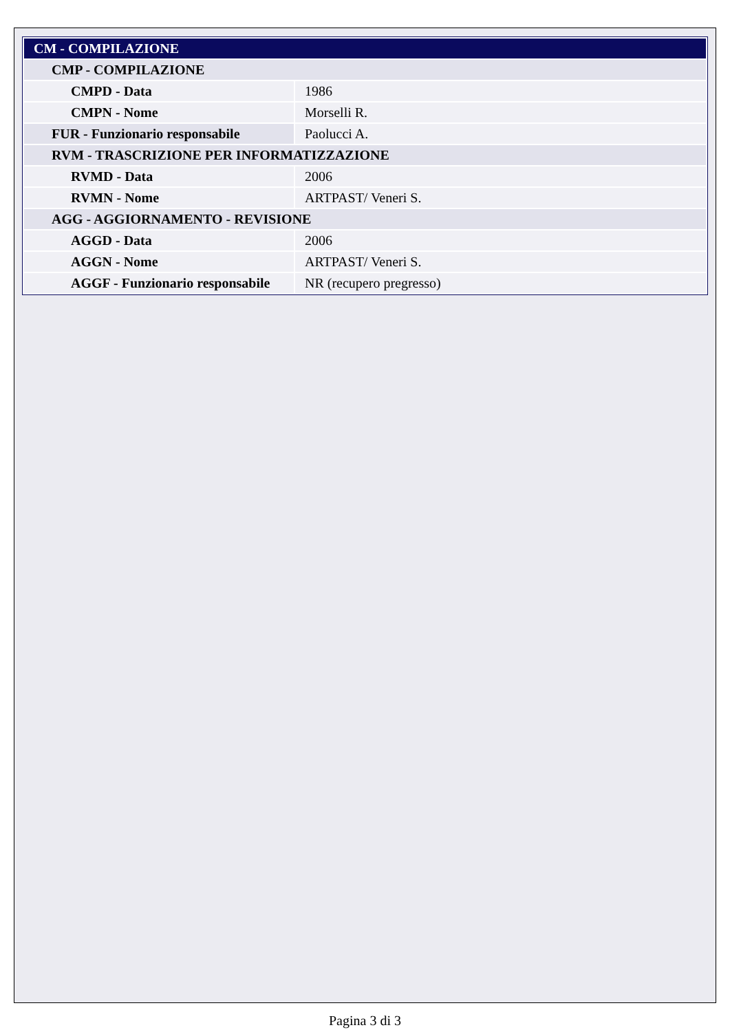| CM - COMPILAZIONE | |
| --- | --- |
| CMP - COMPILAZIONE | |
| CMPD - Data | 1986 |
| CMPN - Nome | Morselli R. |
| FUR - Funzionario responsabile | Paolucci A. |
| RVM - TRASCRIZIONE PER INFORMATIZZAZIONE | |
| RVMD - Data | 2006 |
| RVMN - Nome | ARTPAST/ Veneri S. |
| AGG - AGGIORNAMENTO - REVISIONE | |
| AGGD - Data | 2006 |
| AGGN - Nome | ARTPAST/ Veneri S. |
| AGGF - Funzionario responsabile | NR (recupero pregresso) |
Pagina 3 di 3